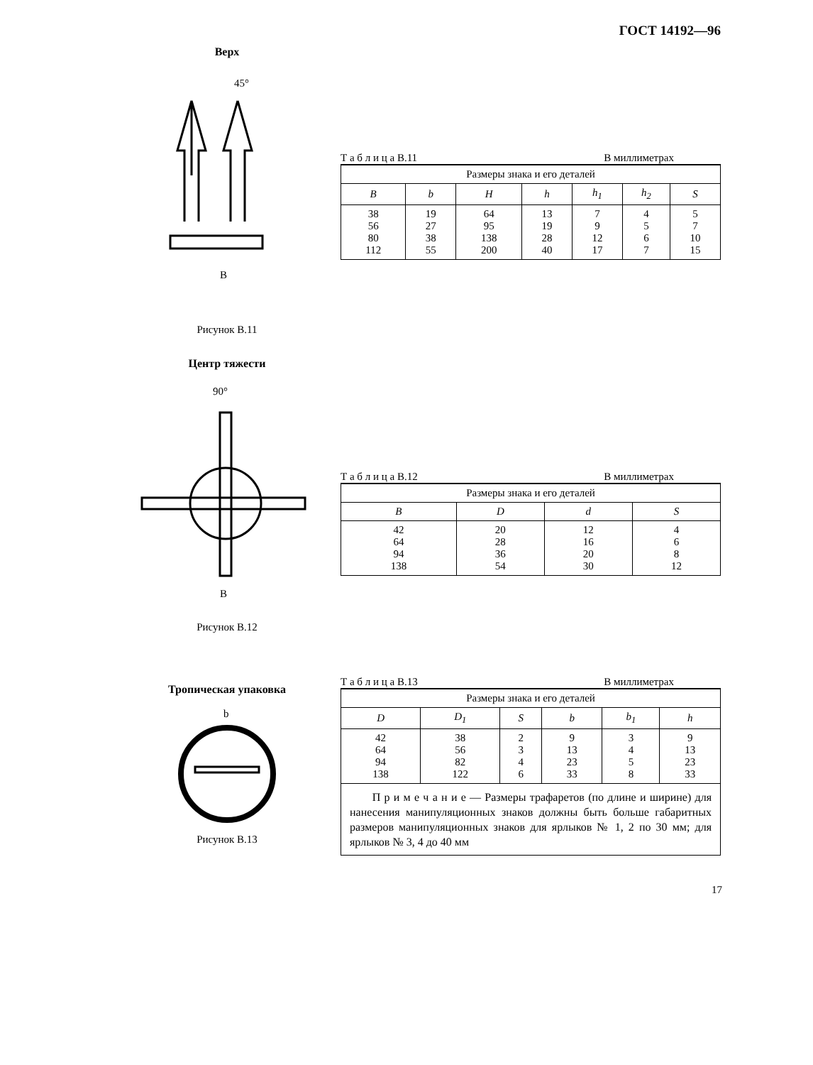ГОСТ 14192—96
Верх
B
45°
Рисунок В.11
Т а б л и ц а В.11 В миллиметрах
| Размеры знака и его деталей | | | | | | |
| --- | --- | --- | --- | --- | --- | --- |
| B | b | H | h | h<sub>1</sub> | h<sub>2</sub> | S |
| 38 56 80 112 | 19 27 38 55 | 64 95 138 200 | 13 19 28 40 | 7 9 12 17 | 4 5 6 7 | 5 7 10 15 |
Центр тяжести
B
90°
Рисунок В.12
Т а б л и ц а В.12 В миллиметрах
| Размеры знака и его деталей | | | |
| --- | --- | --- | --- |
| B | D | d | S |
| 42 64 94 138 | 20 28 36 54 | 12 16 20 30 | 4 6 8 12 |
Тропическая упаковка
b
Рисунок В.13
Т а б л и ц а В.13 В миллиметрах
| Размеры знака и его деталей | | | | | |
| --- | --- | --- | --- | --- | --- |
| D | D<sub>1</sub> | S | b | b<sub>1</sub> | h |
| 42 64 94 138 | 38 56 82 122 | 2 3 4 6 | 9 13 23 33 | 3 4 5 8 | 9 13 23 33 |
| П р и м е ч а н и е — Размеры трафаретов (по длине и ширине) для нанесения манипуляционных знаков должны быть больше габаритных размеров манипуляционных знаков для ярлыков № 1, 2 по 30 мм; для ярлыков № 3, 4 до 40 мм | | | | | |
17